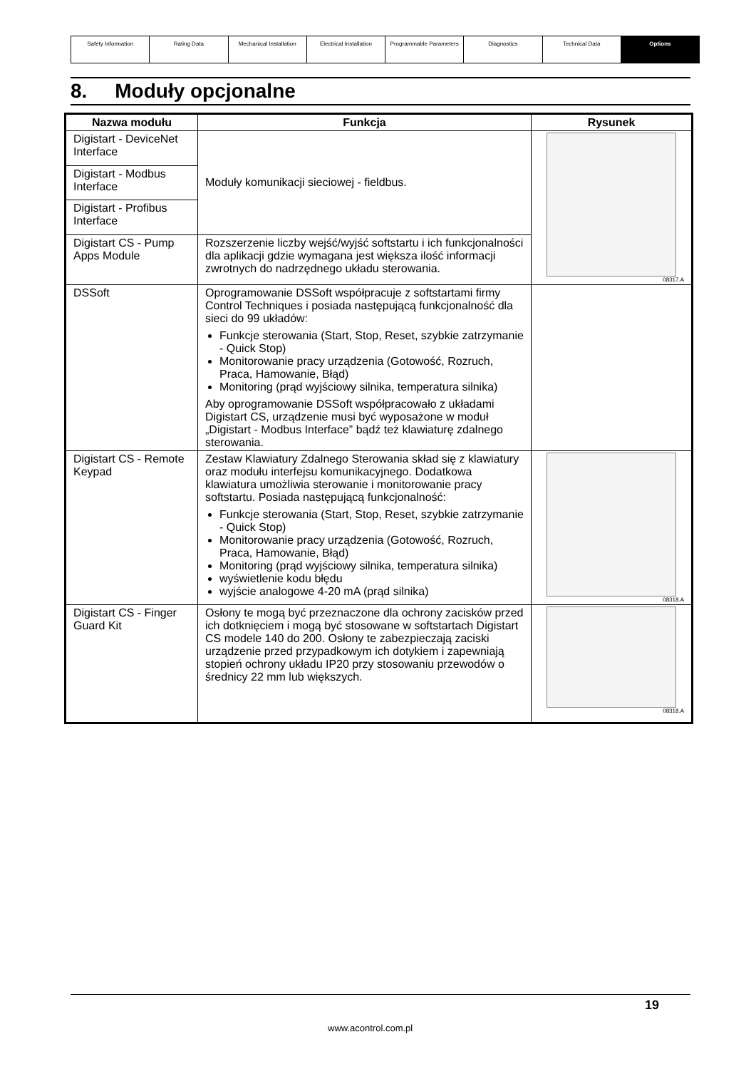| Safety Information | Rating Data | Mechanical Installation | Electrical Installation | Programmable Parameters | Diagnostics | Technical Data | Options |
8. Moduły opcjonalne
| Nazwa modułu | Funkcja | Rysunek |
| --- | --- | --- |
| Digistart - DeviceNet Interface | Moduły komunikacji sieciowej - fieldbus. | 08317.A |
| Digistart - Modbus Interface | | |
| Digistart - Profibus Interface | | |
| Digistart CS - Pump Apps Module | Rozszerzenie liczby wejść/wyjść softstartu i ich funkcjonalności dla aplikacji gdzie wymagana jest większa ilość informacji zwrotnych do nadrzędnego układu sterowania. | |
| DSSoft | Oprogramowanie DSSoft współpracuje z softstartami firmy Control Techniques i posiada następującą funkcjonalność dla sieci do 99 układów: Funkcje sterowania (Start, Stop, Reset, szybkie zatrzymanie - Quick Stop) Monitorowanie pracy urządzenia (Gotowość, Rozruch, Praca, Hamowanie, Błąd) Monitoring (prąd wyjściowy silnika, temperatura silnika) Aby oprogramowanie DSSoft współpracowało z układami Digistart CS, urządzenie musi być wyposażone w moduł „Digistart - Modbus Interface” bądź też klawiaturę zdalnego sterowania. | |
| Digistart CS - Remote Keypad | Zestaw Klawiatury Zdalnego Sterowania skład się z klawiatury oraz modułu interfejsu komunikacyjnego. Dodatkowa klawiatura umożliwia sterowanie i monitorowanie pracy softstartu. Posiada następującą funkcjonalność: Funkcje sterowania (Start, Stop, Reset, szybkie zatrzymanie - Quick Stop) Monitorowanie pracy urządzenia (Gotowość, Rozruch, Praca, Hamowanie, Błąd) Monitoring (prąd wyjściowy silnika, temperatura silnika) wyświetlenie kodu błędu wyjście analogowe 4-20 mA (prąd silnika) | 08318.A |
| Digistart CS - Finger Guard Kit | Osłony te mogą być przeznaczone dla ochrony zacisków przed ich dotknięciem i mogą być stosowane w softstartach Digistart CS modele 140 do 200. Osłony te zabezpieczają zaciski urządzenie przed przypadkowym ich dotykiem i zapewniają stopień ochrony układu IP20 przy stosowaniu przewodów o średnicy 22 mm lub większych. | 08318.A |
19
www.acontrol.com.pl